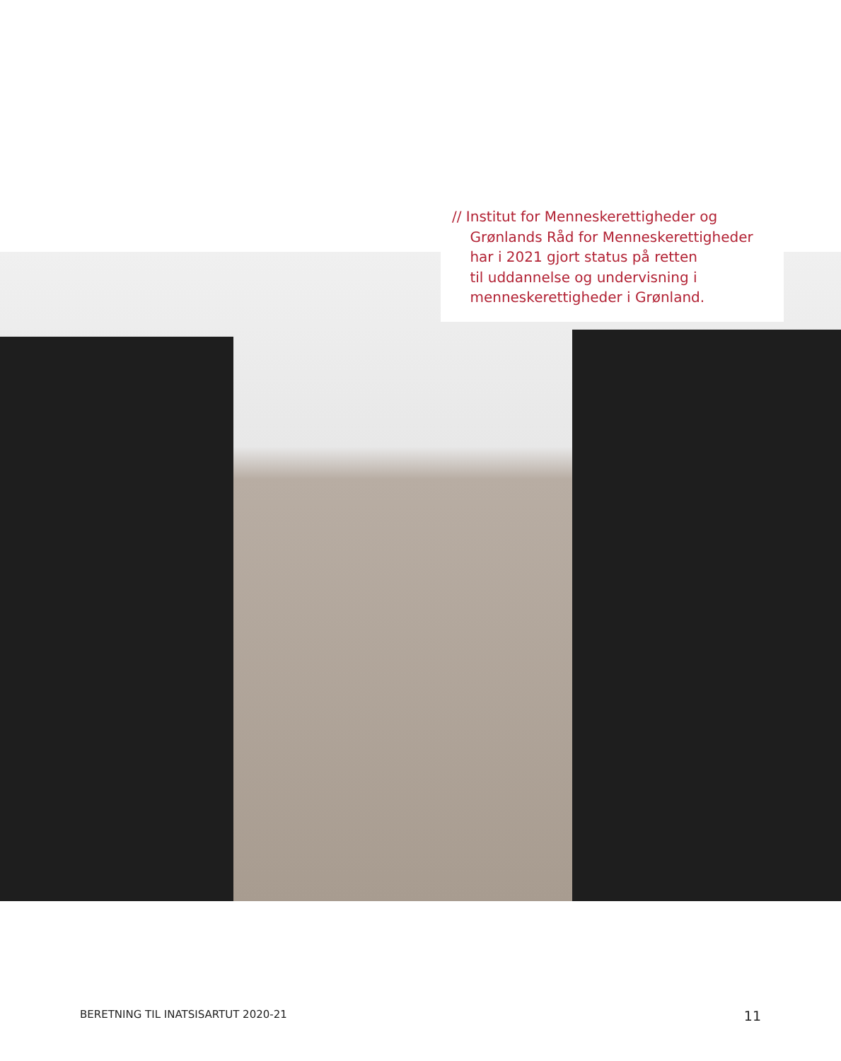// Institut for Menneskerettigheder og
Grønlands Råd for Menneskerettigheder
har i 2021 gjort status på retten
til uddannelse og undervisning i
menneskerettigheder i Grønland.
BERETNING TIL INATSISARTUT 2020-21 11